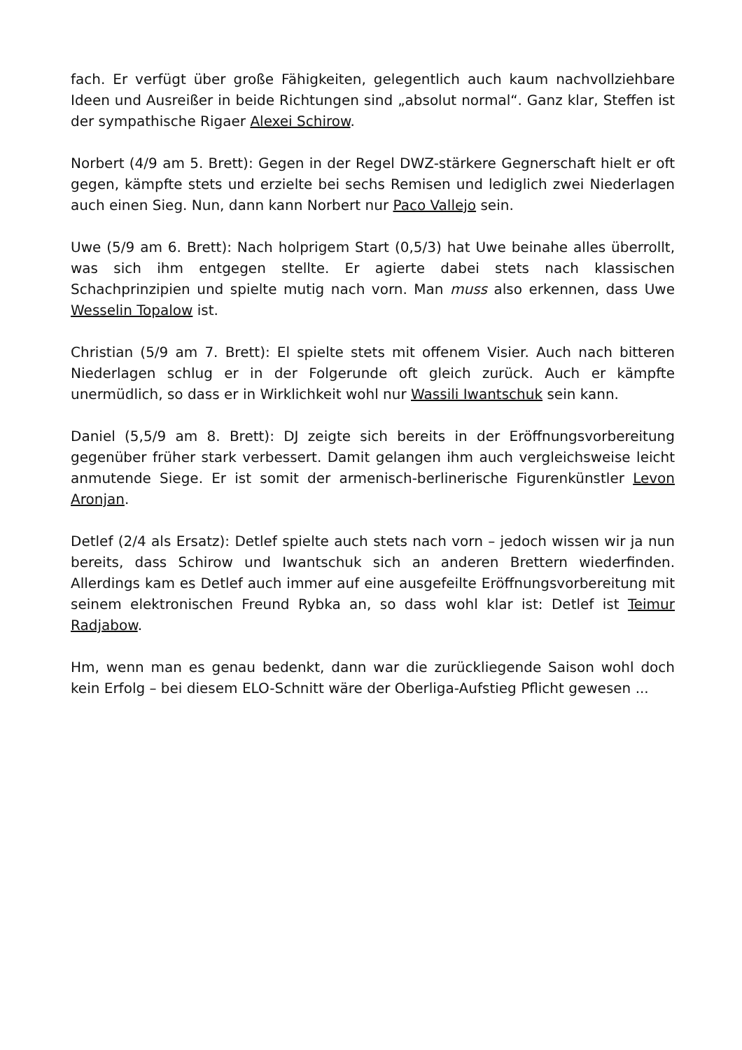fach. Er verfügt über große Fähigkeiten, gelegentlich auch kaum nachvollziehbare Ideen und Ausreißer in beide Richtungen sind „absolut normal“. Ganz klar, Steffen ist der sympathische Rigaer Alexei Schirow.
Norbert (4/9 am 5. Brett): Gegen in der Regel DWZ-stärkere Gegnerschaft hielt er oft gegen, kämpfte stets und erzielte bei sechs Remisen und lediglich zwei Niederlagen auch einen Sieg. Nun, dann kann Norbert nur Paco Vallejo sein.
Uwe (5/9 am 6. Brett): Nach holprigem Start (0,5/3) hat Uwe beinahe alles überrollt, was sich ihm entgegen stellte. Er agierte dabei stets nach klassischen Schachprinzipien und spielte mutig nach vorn. Man muss also erkennen, dass Uwe Wesselin Topalow ist.
Christian (5/9 am 7. Brett): El spielte stets mit offenem Visier. Auch nach bitteren Niederlagen schlug er in der Folgerunde oft gleich zurück. Auch er kämpfte unermüdlich, so dass er in Wirklichkeit wohl nur Wassili Iwantschuk sein kann.
Daniel (5,5/9 am 8. Brett): DJ zeigte sich bereits in der Eröffnungsvorbereitung gegenüber früher stark verbessert. Damit gelangen ihm auch vergleichsweise leicht anmutende Siege. Er ist somit der armenisch-berlinerische Figurenkünstler Levon Aronjan.
Detlef (2/4 als Ersatz): Detlef spielte auch stets nach vorn – jedoch wissen wir ja nun bereits, dass Schirow und Iwantschuk sich an anderen Brettern wiederfinden. Allerdings kam es Detlef auch immer auf eine ausgefeilte Eröffnungsvorbereitung mit seinem elektronischen Freund Rybka an, so dass wohl klar ist: Detlef ist Teimur Radjabow.
Hm, wenn man es genau bedenkt, dann war die zurückliegende Saison wohl doch kein Erfolg – bei diesem ELO-Schnitt wäre der Oberliga-Aufstieg Pflicht gewesen ...